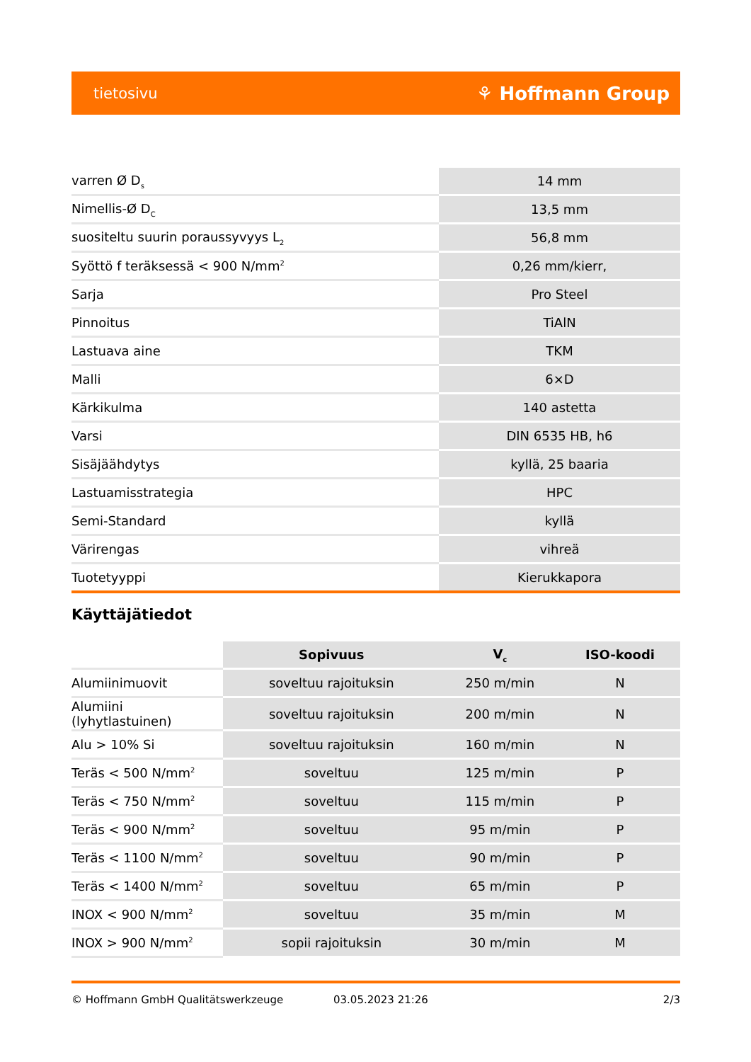tietosivu ⚘ Hoffmann Group
| varren Ø D<sub>s</sub> | 14 mm |
| Nimellis-Ø D<sub>C</sub> | 13,5 mm |
| suositeltu suurin poraussyvyys L<sub>2</sub> | 56,8 mm |
| Syöttö f teräksessä < 900 N/mm<sup>2</sup> | 0,26 mm/kierr, |
| Sarja | Pro Steel |
| Pinnoitus | TiAlN |
| Lastuava aine | TKM |
| Malli | 6×D |
| Kärkikulma | 140 astetta |
| Varsi | DIN 6535 HB, h6 |
| Sisäjäähdytys | kyllä, 25 baaria |
| Lastuamisstrategia | HPC |
| Semi-Standard | kyllä |
| Värirengas | vihreä |
| Tuotetyyppi | Kierukkapora |
Käyttäjätiedot
| | Sopivuus | V<sub>c</sub> | ISO-koodi |
| --- | --- | --- | --- |
| Alumiinimuovit | soveltuu rajoituksin | 250 m/min | N |
| Alumiini (lyhytlastuinen) | soveltuu rajoituksin | 200 m/min | N |
| Alu > 10% Si | soveltuu rajoituksin | 160 m/min | N |
| Teräs < 500 N/mm<sup>2</sup> | soveltuu | 125 m/min | P |
| Teräs < 750 N/mm<sup>2</sup> | soveltuu | 115 m/min | P |
| Teräs < 900 N/mm<sup>2</sup> | soveltuu | 95 m/min | P |
| Teräs < 1100 N/mm<sup>2</sup> | soveltuu | 90 m/min | P |
| Teräs < 1400 N/mm<sup>2</sup> | soveltuu | 65 m/min | P |
| INOX < 900 N/mm<sup>2</sup> | soveltuu | 35 m/min | M |
| INOX > 900 N/mm<sup>2</sup> | sopii rajoituksin | 30 m/min | M |
© Hoffmann GmbH Qualitätswerkzeuge 03.05.2023 21:26 2/3